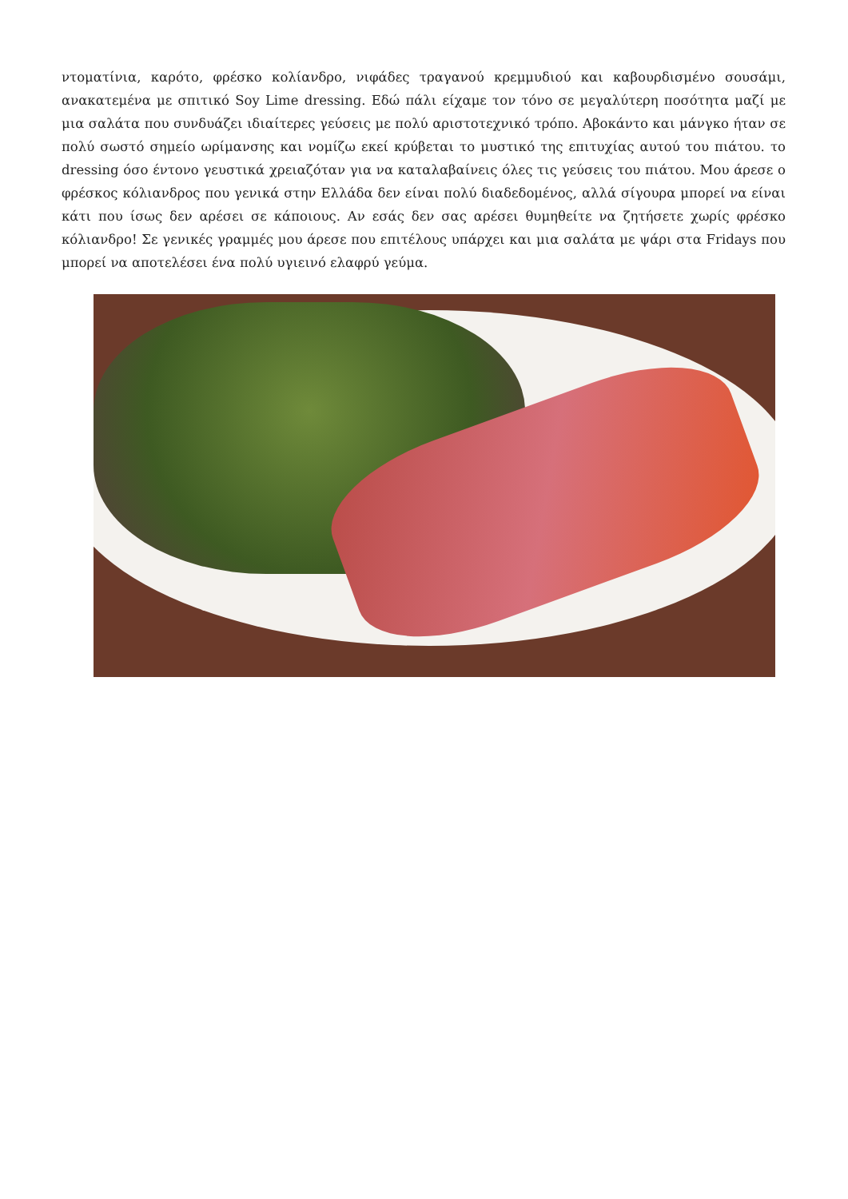ντοματίνια, καρότο, φρέσκο κολίανδρο, νιφάδες τραγανού κρεμμυδιού και καβουρδισμένο σουσάμι, ανακατεμένα με σπιτικό Soy Lime dressing. Εδώ πάλι είχαμε τον τόνο σε μεγαλύτερη ποσότητα μαζί με μια σαλάτα που συνδυάζει ιδιαίτερες γεύσεις με πολύ αριστοτεχνικό τρόπο. Αβοκάντο και μάνγκο ήταν σε πολύ σωστό σημείο ωρίμανσης και νομίζω εκεί κρύβεται το μυστικό της επιτυχίας αυτού του πιάτου. το dressing όσο έντονο γευστικά χρειαζόταν για να καταλαβαίνεις όλες τις γεύσεις του πιάτου. Μου άρεσε ο φρέσκος κόλιανδρος που γενικά στην Ελλάδα δεν είναι πολύ διαδεδομένος, αλλά σίγουρα μπορεί να είναι κάτι που ίσως δεν αρέσει σε κάποιους. Αν εσάς δεν σας αρέσει θυμηθείτε να ζητήσετε χωρίς φρέσκο κόλιανδρο! Σε γενικές γραμμές μου άρεσε που επιτέλους υπάρχει και μια σαλάτα με ψάρι στα Fridays που μπορεί να αποτελέσει ένα πολύ υγιεινό ελαφρύ γεύμα.